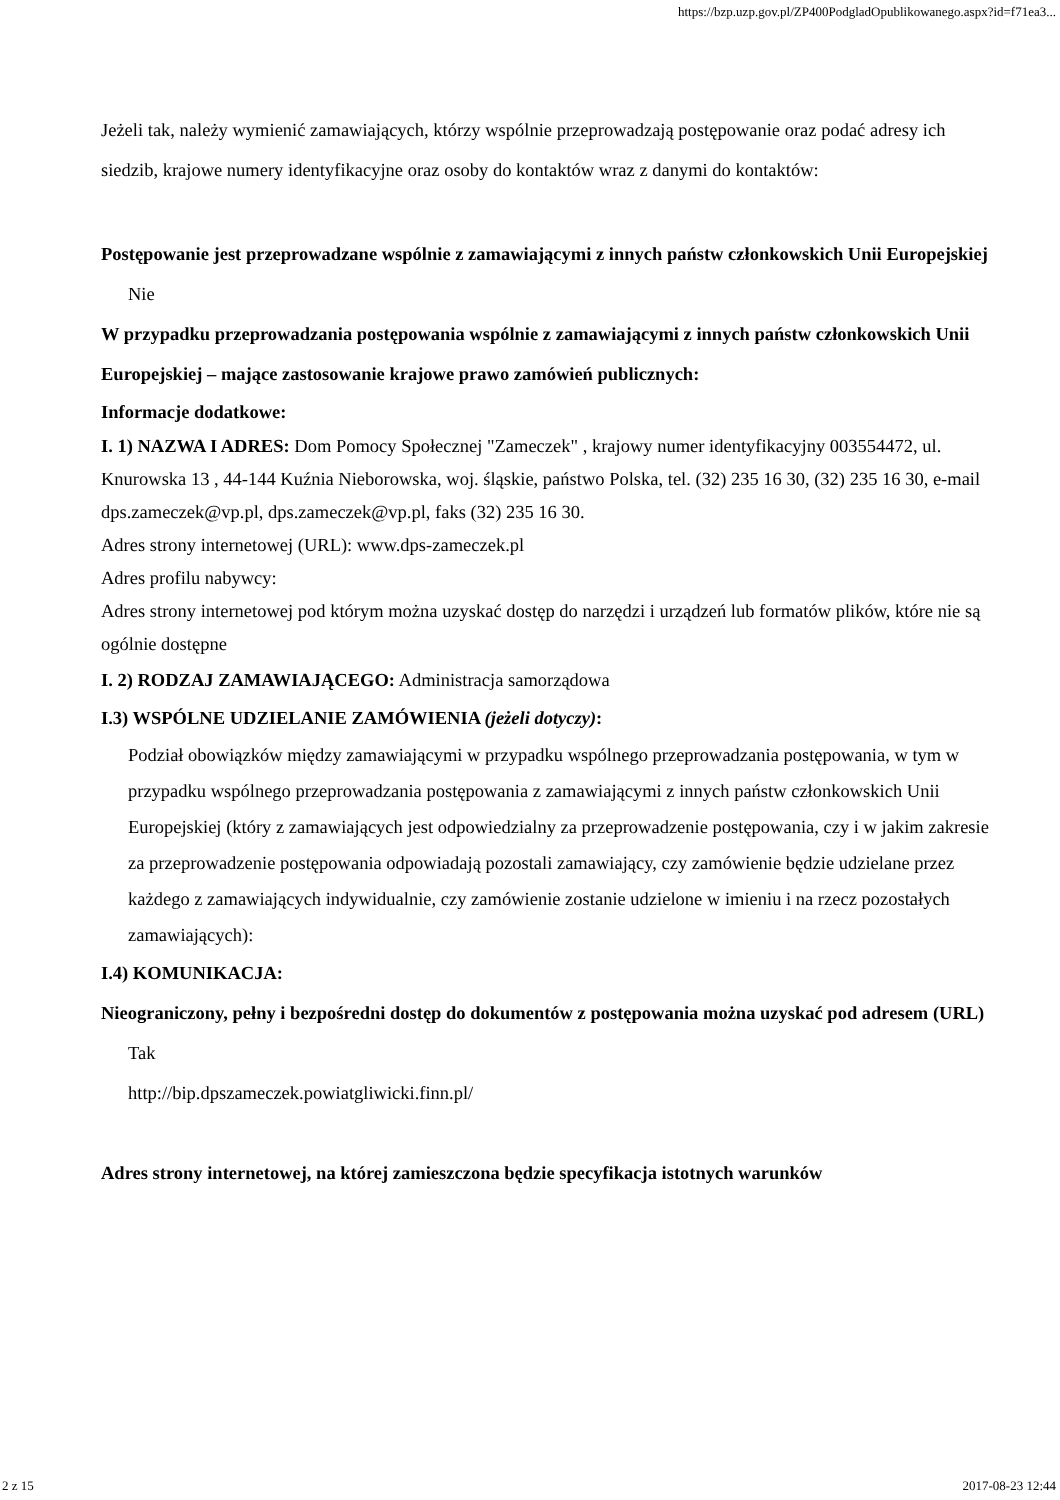https://bzp.uzp.gov.pl/ZP400PodgladOpublikowanego.aspx?id=f71ea3...
Jeżeli tak, należy wymienić zamawiających, którzy wspólnie przeprowadzają postępowanie oraz podać adresy ich siedzib, krajowe numery identyfikacyjne oraz osoby do kontaktów wraz z danymi do kontaktów:
Postępowanie jest przeprowadzane wspólnie z zamawiającymi z innych państw członkowskich Unii Europejskiej
Nie
W przypadku przeprowadzania postępowania wspólnie z zamawiającymi z innych państw członkowskich Unii Europejskiej – mające zastosowanie krajowe prawo zamówień publicznych:
Informacje dodatkowe:
I. 1) NAZWA I ADRES: Dom Pomocy Społecznej "Zameczek" , krajowy numer identyfikacyjny 003554472, ul. Knurowska 13 , 44-144 Kuźnia Nieborowska, woj. śląskie, państwo Polska, tel. (32) 235 16 30, (32) 235 16 30, e-mail dps.zameczek@vp.pl, dps.zameczek@vp.pl, faks (32) 235 16 30.
Adres strony internetowej (URL): www.dps-zameczek.pl
Adres profilu nabywcy:
Adres strony internetowej pod którym można uzyskać dostęp do narzędzi i urządzeń lub formatów plików, które nie są ogólnie dostępne
I. 2) RODZAJ ZAMAWIAJĄCEGO: Administracja samorządowa
I.3) WSPÓLNE UDZIELANIE ZAMÓWIENIA (jeżeli dotyczy):
Podział obowiązków między zamawiającymi w przypadku wspólnego przeprowadzania postępowania, w tym w przypadku wspólnego przeprowadzania postępowania z zamawiającymi z innych państw członkowskich Unii Europejskiej (który z zamawiających jest odpowiedzialny za przeprowadzenie postępowania, czy i w jakim zakresie za przeprowadzenie postępowania odpowiadają pozostali zamawiający, czy zamówienie będzie udzielane przez każdego z zamawiających indywidualnie, czy zamówienie zostanie udzielone w imieniu i na rzecz pozostałych zamawiających):
I.4) KOMUNIKACJA:
Nieograniczony, pełny i bezpośredni dostęp do dokumentów z postępowania można uzyskać pod adresem (URL)
Tak
http://bip.dpszameczek.powiatgliwicki.finn.pl/
Adres strony internetowej, na której zamieszczona będzie specyfikacja istotnych warunków
2 z 15 2017-08-23 12:44